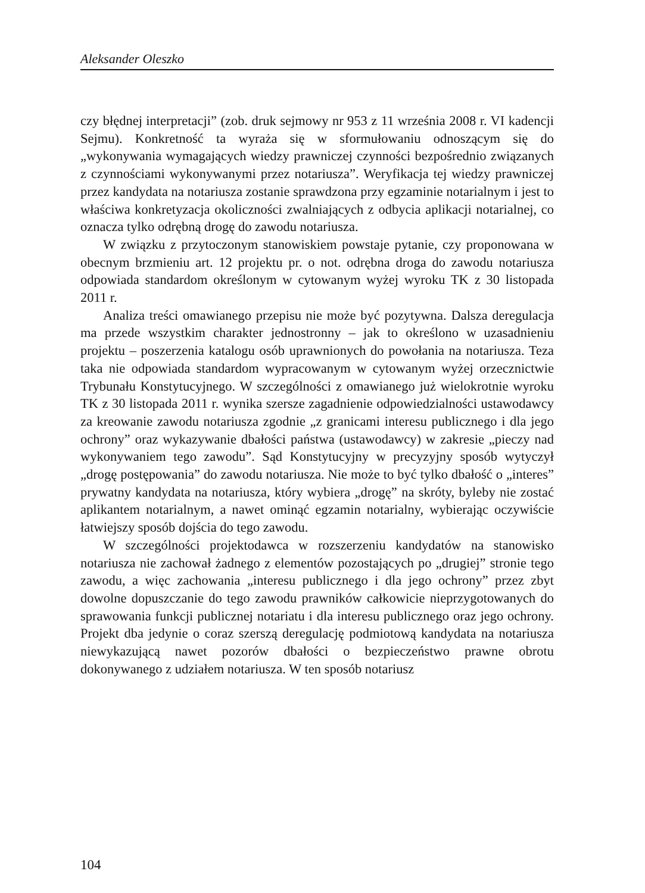Aleksander Oleszko
czy błędnej interpretacji” (zob. druk sejmowy nr 953 z 11 września 2008 r. VI kadencji Sejmu). Konkretność ta wyraża się w sformułowaniu odnoszącym się do „wykonywania wymagających wiedzy prawniczej czynności bezpośrednio związanych z czynnościami wykonywanymi przez notariusza”. Weryfikacja tej wiedzy prawniczej przez kandydata na notariusza zostanie sprawdzona przy egzaminie notarialnym i jest to właściwa konkretyzacja okoliczności zwalniających z odbycia aplikacji notarialnej, co oznacza tylko odrębną drogę do zawodu notariusza.
W związku z przytoczonym stanowiskiem powstaje pytanie, czy proponowana w obecnym brzmieniu art. 12 projektu pr. o not. odrębna droga do zawodu notariusza odpowiada standardom określonym w cytowanym wyżej wyroku TK z 30 listopada 2011 r.
Analiza treści omawianego przepisu nie może być pozytywna. Dalsza deregulacja ma przede wszystkim charakter jednostronny – jak to określono w uzasadnieniu projektu – poszerzenia katalogu osób uprawnionych do powołania na notariusza. Teza taka nie odpowiada standardom wypracowanym w cytowanym wyżej orzecznictwie Trybunału Konstytucyjnego. W szczególności z omawianego już wielokrotnie wyroku TK z 30 listopada 2011 r. wynika szersze zagadnienie odpowiedzialności ustawodawcy za kreowanie zawodu notariusza zgodnie „z granicami interesu publicznego i dla jego ochrony” oraz wykazywanie dbałości państwa (ustawodawcy) w zakresie „pieczy nad wykonywaniem tego zawodu”. Sąd Konstytucyjny w precyzyjny sposób wytyczył „drogę postępowania” do zawodu notariusza. Nie może to być tylko dbałość o „interes” prywatny kandydata na notariusza, który wybiera „drogę” na skróty, byleby nie zostać aplikantem notarialnym, a nawet ominąć egzamin notarialny, wybierając oczywiście łatwiejszy sposób dojścia do tego zawodu.
W szczególności projektodawca w rozszerzeniu kandydatów na stanowisko notariusza nie zachował żadnego z elementów pozostających po „drugiej” stronie tego zawodu, a więc zachowania „interesu publicznego i dla jego ochrony” przez zbyt dowolne dopuszczanie do tego zawodu prawników całkowicie nieprzygotowanych do sprawowania funkcji publicznej notariatu i dla interesu publicznego oraz jego ochrony. Projekt dba jedynie o coraz szerszą deregulację podmiotową kandydata na notariusza niewykazującą nawet pozorów dbałości o bezpieczeństwo prawne obrotu dokonywanego z udziałem notariusza. W ten sposób notariusz
104